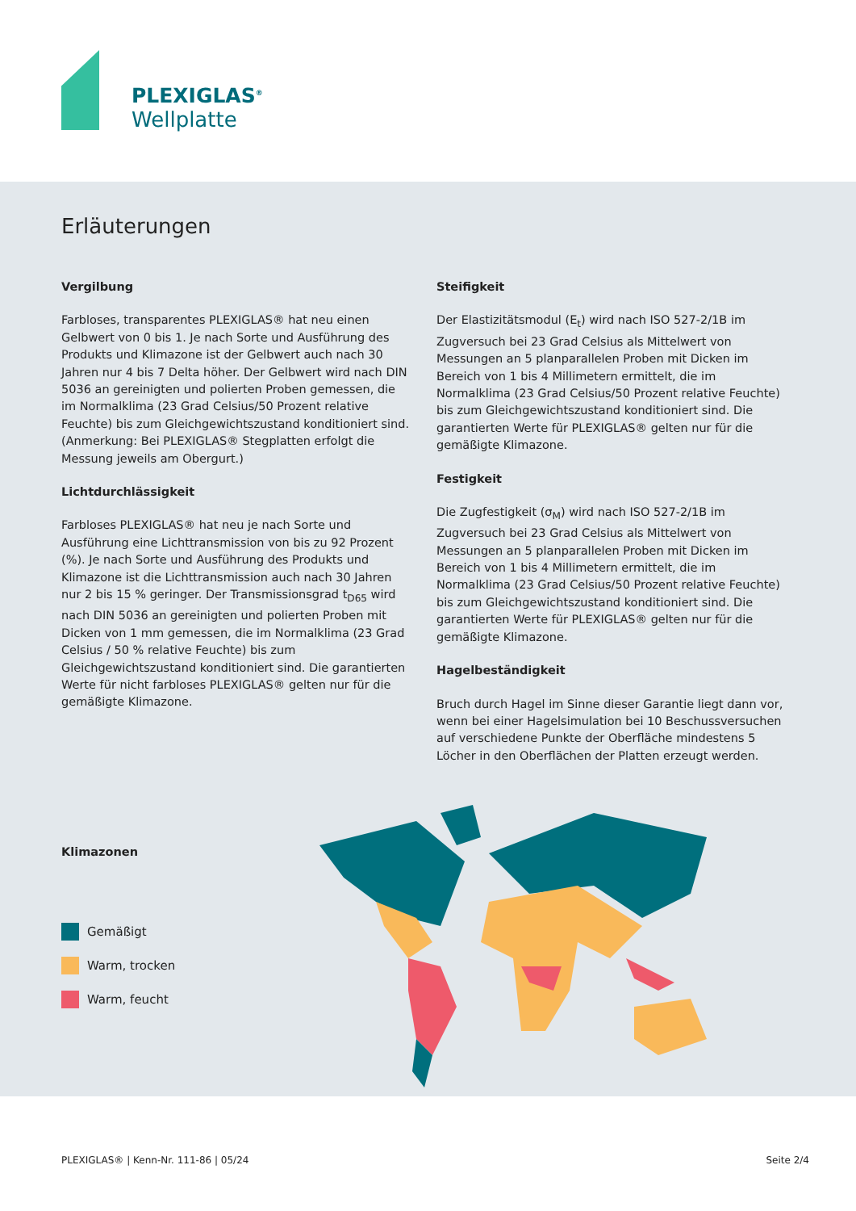PLEXIGLAS<sup>®</sup>
Wellplatte
Erläuterungen
Vergilbung
Farbloses, transparentes PLEXIGLAS® hat neu einen Gelbwert von 0 bis 1. Je nach Sorte und Ausführung des Produkts und Klimazone ist der Gelbwert auch nach 30 Jahren nur 4 bis 7 Delta höher. Der Gelbwert wird nach DIN 5036 an gereinigten und polierten Proben gemessen, die im Normalklima (23 Grad Celsius/50 Prozent relative Feuchte) bis zum Gleichgewichtszustand konditioniert sind. (Anmerkung: Bei PLEXIGLAS® Stegplatten erfolgt die Messung jeweils am Obergurt.)
Lichtdurchlässigkeit
Farbloses PLEXIGLAS® hat neu je nach Sorte und Ausführung eine Lichttransmission von bis zu 92 Prozent (%). Je nach Sorte und Ausführung des Produkts und Klimazone ist die Lichttransmission auch nach 30 Jahren nur 2 bis 15 % geringer. Der Transmissionsgrad t<sub>D65</sub> wird nach DIN 5036 an gereinigten und polierten Proben mit Dicken von 1 mm gemessen, die im Normalklima (23 Grad Celsius / 50 % relative Feuchte) bis zum Gleichgewichtszustand konditioniert sind. Die garantierten Werte für nicht farbloses PLEXIGLAS® gelten nur für die gemäßigte Klimazone.
Steifigkeit
Der Elastizitätsmodul (E<sub>t</sub>) wird nach ISO 527-2/1B im Zugversuch bei 23 Grad Celsius als Mittelwert von Messungen an 5 planparallelen Proben mit Dicken im Bereich von 1 bis 4 Millimetern ermittelt, die im Normalklima (23 Grad Celsius/50 Prozent relative Feuchte) bis zum Gleichgewichtszustand konditioniert sind. Die garantierten Werte für PLEXIGLAS® gelten nur für die gemäßigte Klimazone.
Festigkeit
Die Zugfestigkeit (σ<sub>M</sub>) wird nach ISO 527-2/1B im Zugversuch bei 23 Grad Celsius als Mittelwert von Messungen an 5 planparallelen Proben mit Dicken im Bereich von 1 bis 4 Millimetern ermittelt, die im Normalklima (23 Grad Celsius/50 Prozent relative Feuchte) bis zum Gleichgewichtszustand konditioniert sind. Die garantierten Werte für PLEXIGLAS® gelten nur für die gemäßigte Klimazone.
Hagelbeständigkeit
Bruch durch Hagel im Sinne dieser Garantie liegt dann vor, wenn bei einer Hagelsimulation bei 10 Beschussversuchen auf verschiedene Punkte der Oberfläche mindestens 5 Löcher in den Oberflächen der Platten erzeugt werden.
Klimazonen
Gemäßigt
Warm, trocken
Warm, feucht
PLEXIGLAS® | Kenn-Nr. 111-86 | 05/24 Seite 2/4